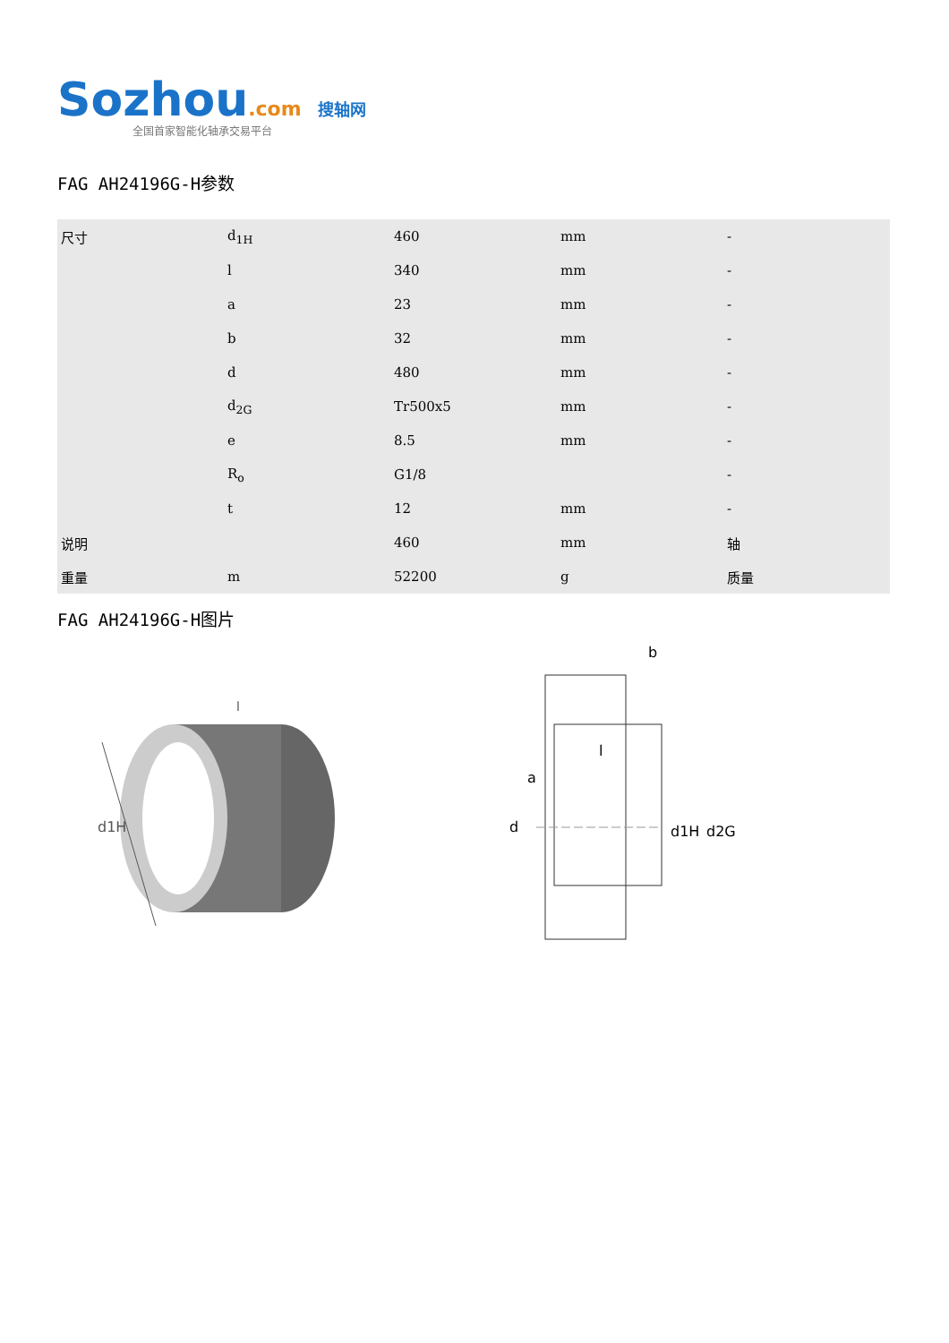Sozhou.com 搜轴网
全国首家智能化轴承交易平台
FAG AH24196G-H参数
| 尺寸 | d<sub>1H</sub> | 460 | mm | - |
| | l | 340 | mm | - |
| | a | 23 | mm | - |
| | b | 32 | mm | - |
| | d | 480 | mm | - |
| | d<sub>2G</sub> | Tr500x5 | mm | - |
| | e | 8.5 | mm | - |
| | R<sub>o</sub> | G1/8 | | - |
| | t | 12 | mm | - |
| 说明 | | 460 | mm | 轴 |
| 重量 | m | 52200 | g | 质量 |
FAG AH24196G-H图片
d1H
l
d
a
l
b
d1H
d2G